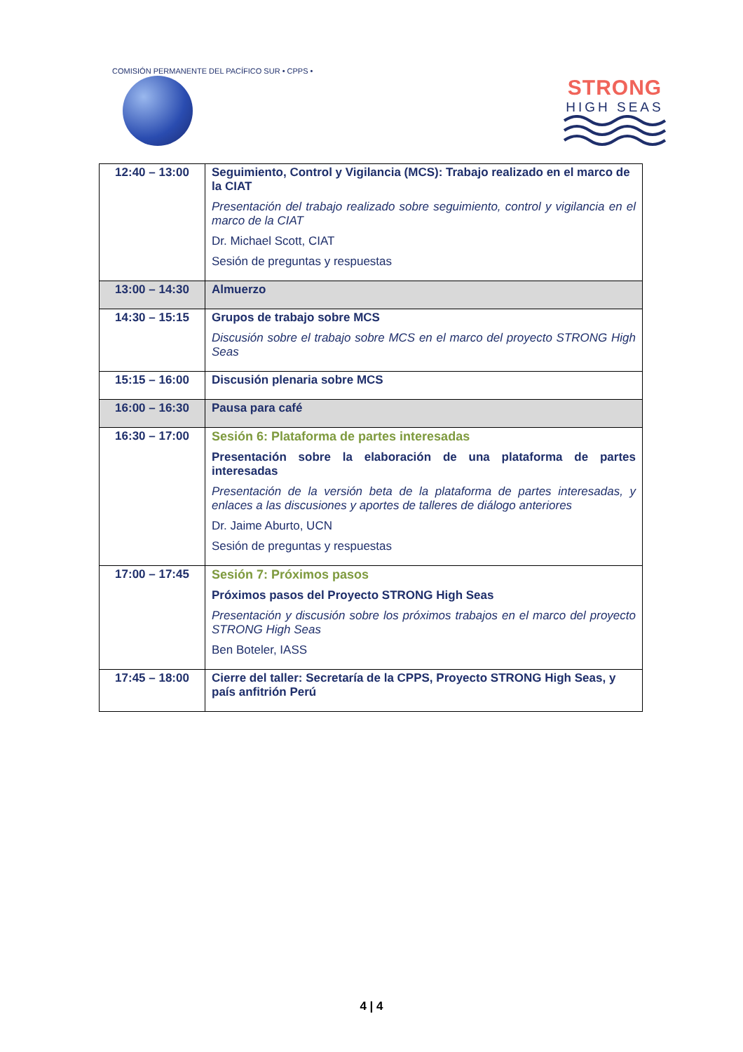COMISIÓN PERMANENTE DEL PACÍFICO SUR • CPPS •
STRONG
HIGH SEAS
| 12:40 – 13:00 | Seguimiento, Control y Vigilancia (MCS): Trabajo realizado en el marco de la CIAT Presentación del trabajo realizado sobre seguimiento, control y vigilancia en el marco de la CIAT Dr. Michael Scott, CIAT Sesión de preguntas y respuestas |
| 13:00 – 14:30 | Almuerzo |
| 14:30 – 15:15 | Grupos de trabajo sobre MCS Discusión sobre el trabajo sobre MCS en el marco del proyecto STRONG High Seas |
| 15:15 – 16:00 | Discusión plenaria sobre MCS |
| 16:00 – 16:30 | Pausa para café |
| 16:30 – 17:00 | Sesión 6: Plataforma de partes interesadas Presentación sobre la elaboración de una plataforma de partes interesadas Presentación de la versión beta de la plataforma de partes interesadas, y enlaces a las discusiones y aportes de talleres de diálogo anteriores Dr. Jaime Aburto, UCN Sesión de preguntas y respuestas |
| 17:00 – 17:45 | Sesión 7: Próximos pasos Próximos pasos del Proyecto STRONG High Seas Presentación y discusión sobre los próximos trabajos en el marco del proyecto STRONG High Seas Ben Boteler, IASS |
| 17:45 – 18:00 | Cierre del taller: Secretaría de la CPPS, Proyecto STRONG High Seas, y país anfitrión Perú |
4 | 4